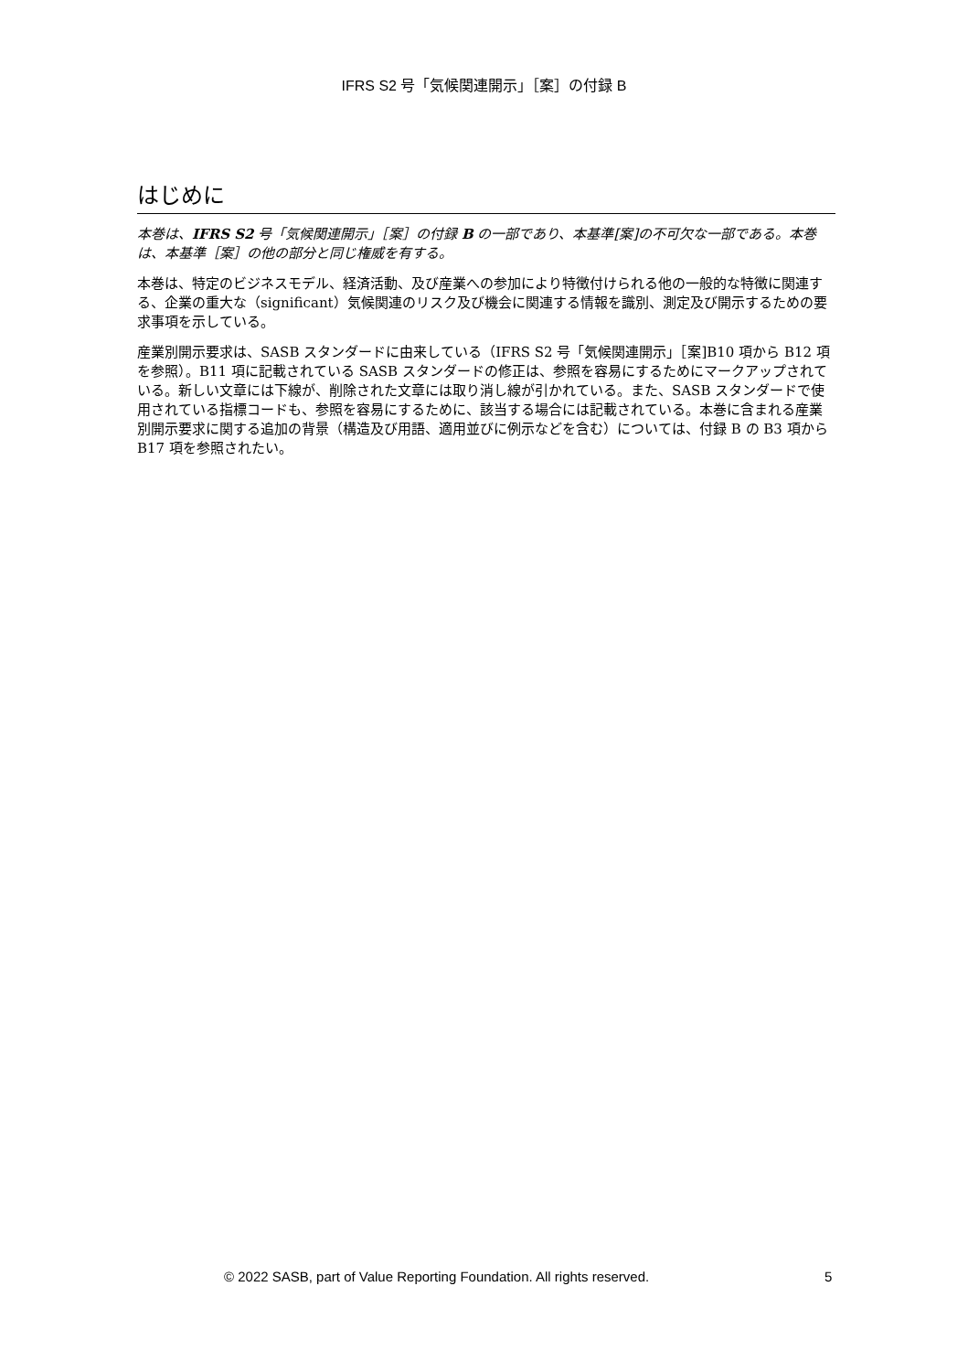IFRS S2 号「気候関連開示」［案］の付録 B
はじめに
本巻は、IFRS S2 号「気候関連開示」［案］の付録 B の一部であり、本基準[案]の不可欠な一部である。本巻は、本基準［案］の他の部分と同じ権威を有する。
本巻は、特定のビジネスモデル、経済活動、及び産業への参加により特徴付けられる他の一般的な特徴に関連する、企業の重大な（significant）気候関連のリスク及び機会に関連する情報を識別、測定及び開示するための要求事項を示している。
産業別開示要求は、SASB スタンダードに由来している（IFRS S2 号「気候関連開示」［案]B10 項から B12 項を参照）。B11 項に記載されている SASB スタンダードの修正は、参照を容易にするためにマークアップされている。新しい文章には下線が、削除された文章には取り消し線が引かれている。また、SASB スタンダードで使用されている指標コードも、参照を容易にするために、該当する場合には記載されている。本巻に含まれる産業別開示要求に関する追加の背景（構造及び用語、適用並びに例示などを含む）については、付録 B の B3 項から B17 項を参照されたい。
© 2022 SASB, part of Value Reporting Foundation. All rights reserved. 5